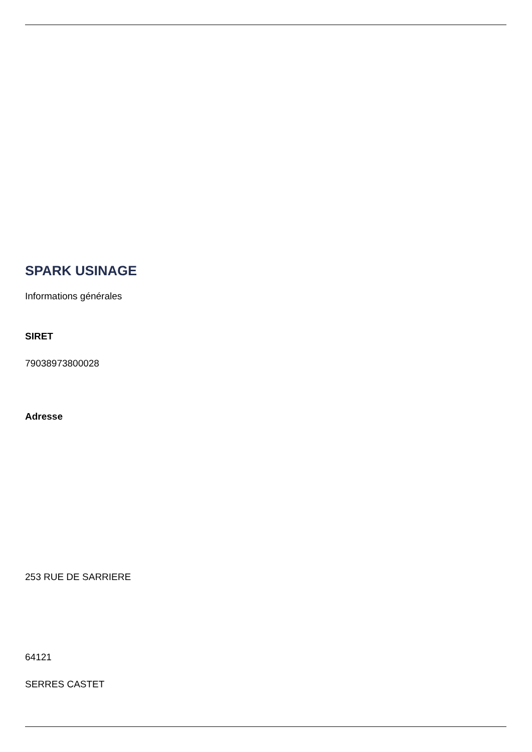SPARK USINAGE
Informations générales
SIRET
79038973800028
Adresse
253 RUE DE SARRIERE
64121
SERRES CASTET